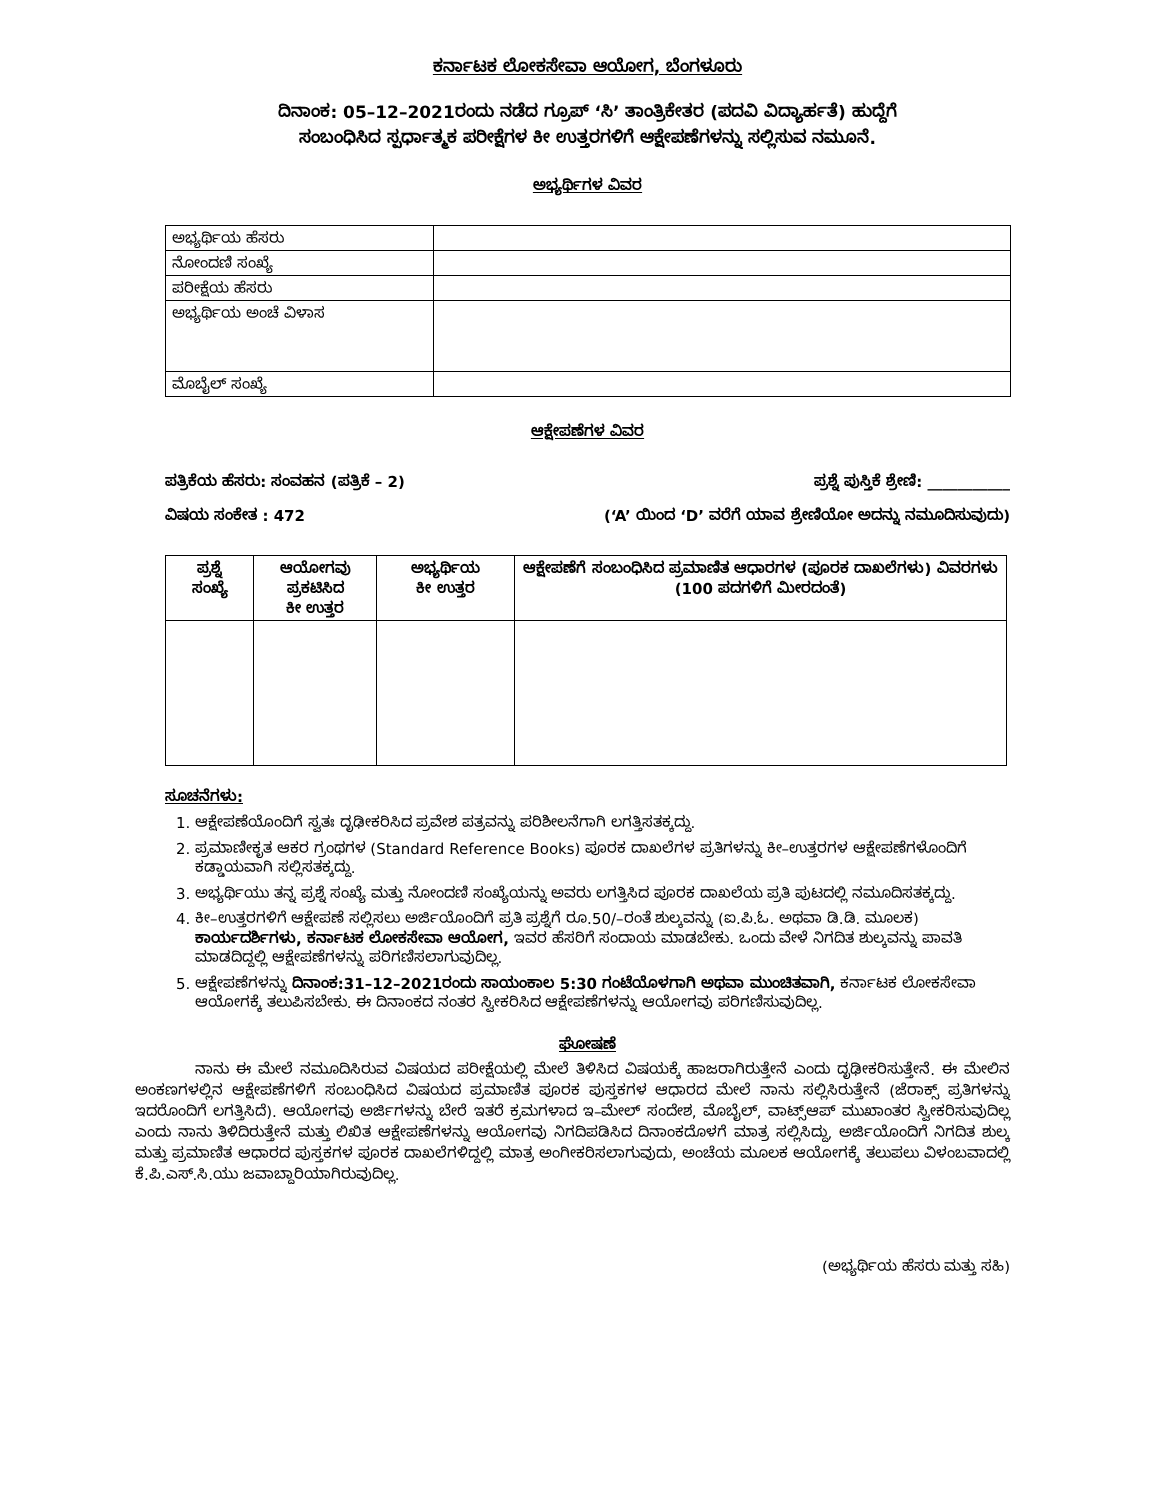ಕರ್ನಾಟಕ ಲೋಕಸೇವಾ ಆಯೋಗ, ಬೆಂಗಳೂರು
ದಿನಾಂಕ: 05–12–2021ರಂದು ನಡೆದ ಗ್ರೂಪ್ ‘ಸಿ’ ತಾಂತ್ರಿಕೇತರ (ಪದವಿ ವಿದ್ಯಾರ್ಹತೆ) ಹುದ್ದೆಗೆ
ಸಂಬಂಧಿಸಿದ ಸ್ಪರ್ಧಾತ್ಮಕ ಪರೀಕ್ಷೆಗಳ ಕೀ ಉತ್ತರಗಳಿಗೆ ಆಕ್ಷೇಪಣೆಗಳನ್ನು ಸಲ್ಲಿಸುವ ನಮೂನೆ.
ಅಭ್ಯರ್ಥಿಗಳ ವಿವರ
| ಅಭ್ಯರ್ಥಿಯ ಹೆಸರು | |
| ನೋಂದಣಿ ಸಂಖ್ಯೆ | |
| ಪರೀಕ್ಷೆಯ ಹೆಸರು | |
| ಅಭ್ಯರ್ಥಿಯ ಅಂಚೆ ವಿಳಾಸ | |
| ಮೊಬೈಲ್ ಸಂಖ್ಯೆ | |
ಆಕ್ಷೇಪಣೆಗಳ ವಿವರ
ಪತ್ರಿಕೆಯ ಹೆಸರು: ಸಂವಹನ (ಪತ್ರಿಕೆ – 2) ಪ್ರಶ್ನೆ ಪುಸ್ತಿಕೆ ಶ್ರೇಣಿ: ___________
ವಿಷಯ ಸಂಕೇತ : 472 (‘A’ ಯಿಂದ ‘D’ ವರೆಗೆ ಯಾವ ಶ್ರೇಣಿಯೋ ಅದನ್ನು ನಮೂದಿಸುವುದು)
| ಪ್ರಶ್ನೆ ಸಂಖ್ಯೆ | ಆಯೋಗವು ಪ್ರಕಟಿಸಿದ ಕೀ ಉತ್ತರ | ಅಭ್ಯರ್ಥಿಯ ಕೀ ಉತ್ತರ | ಆಕ್ಷೇಪಣೆಗೆ ಸಂಬಂಧಿಸಿದ ಪ್ರಮಾಣಿತ ಆಧಾರಗಳ (ಪೂರಕ ದಾಖಲೆಗಳು) ವಿವರಗಳು (100 ಪದಗಳಿಗೆ ಮೀರದಂತೆ) |
| --- | --- | --- | --- |
ಸೂಚನೆಗಳು:
1. ಆಕ್ಷೇಪಣೆಯೊಂದಿಗೆ ಸ್ವತಃ ದೃಢೀಕರಿಸಿದ ಪ್ರವೇಶ ಪತ್ರವನ್ನು ಪರಿಶೀಲನೆಗಾಗಿ ಲಗತ್ತಿಸತಕ್ಕದ್ದು.
2. ಪ್ರಮಾಣೀಕೃತ ಆಕರ ಗ್ರಂಥಗಳ (Standard Reference Books) ಪೂರಕ ದಾಖಲೆಗಳ ಪ್ರತಿಗಳನ್ನು ಕೀ–ಉತ್ತರಗಳ ಆಕ್ಷೇಪಣೆಗಳೊಂದಿಗೆ ಕಡ್ಡಾಯವಾಗಿ ಸಲ್ಲಿಸತಕ್ಕದ್ದು.
3. ಅಭ್ಯರ್ಥಿಯು ತನ್ನ ಪ್ರಶ್ನೆ ಸಂಖ್ಯೆ ಮತ್ತು ನೋಂದಣಿ ಸಂಖ್ಯೆಯನ್ನು ಅವರು ಲಗತ್ತಿಸಿದ ಪೂರಕ ದಾಖಲೆಯ ಪ್ರತಿ ಪುಟದಲ್ಲಿ ನಮೂದಿಸತಕ್ಕದ್ದು.
4. ಕೀ–ಉತ್ತರಗಳಿಗೆ ಆಕ್ಷೇಪಣೆ ಸಲ್ಲಿಸಲು ಅರ್ಜಿಯೊಂದಿಗೆ ಪ್ರತಿ ಪ್ರಶ್ನೆಗೆ ರೂ.50/–ರಂತೆ ಶುಲ್ಕವನ್ನು (ಐ.ಪಿ.ಓ. ಅಥವಾ ಡಿ.ಡಿ. ಮೂಲಕ) ಕಾರ್ಯದರ್ಶಿಗಳು, ಕರ್ನಾಟಕ ಲೋಕಸೇವಾ ಆಯೋಗ, ಇವರ ಹೆಸರಿಗೆ ಸಂದಾಯ ಮಾಡಬೇಕು. ಒಂದು ವೇಳೆ ನಿಗದಿತ ಶುಲ್ಕವನ್ನು ಪಾವತಿ ಮಾಡದಿದ್ದಲ್ಲಿ ಆಕ್ಷೇಪಣೆಗಳನ್ನು ಪರಿಗಣಿಸಲಾಗುವುದಿಲ್ಲ.
5. ಆಕ್ಷೇಪಣೆಗಳನ್ನು ದಿನಾಂಕ:31–12–2021ರಂದು ಸಾಯಂಕಾಲ 5:30 ಗಂಟೆಯೊಳಗಾಗಿ ಅಥವಾ ಮುಂಚಿತವಾಗಿ, ಕರ್ನಾಟಕ ಲೋಕಸೇವಾ ಆಯೋಗಕ್ಕೆ ತಲುಪಿಸಬೇಕು. ಈ ದಿನಾಂಕದ ನಂತರ ಸ್ವೀಕರಿಸಿದ ಆಕ್ಷೇಪಣೆಗಳನ್ನು ಆಯೋಗವು ಪರಿಗಣಿಸುವುದಿಲ್ಲ.
ಘೋಷಣೆ
    ನಾನು ಈ ಮೇಲೆ ನಮೂದಿಸಿರುವ ವಿಷಯದ ಪರೀಕ್ಷೆಯಲ್ಲಿ ಮೇಲೆ ತಿಳಿಸಿದ ವಿಷಯಕ್ಕೆ ಹಾಜರಾಗಿರುತ್ತೇನೆ ಎಂದು ದೃಢೀಕರಿಸುತ್ತೇನೆ. ಈ ಮೇಲಿನ ಅಂಕಣಗಳಲ್ಲಿನ ಆಕ್ಷೇಪಣೆಗಳಿಗೆ ಸಂಬಂಧಿಸಿದ ವಿಷಯದ ಪ್ರಮಾಣಿತ ಪೂರಕ ಪುಸ್ತಕಗಳ ಆಧಾರದ ಮೇಲೆ ನಾನು ಸಲ್ಲಿಸಿರುತ್ತೇನೆ (ಜೆರಾಕ್ಸ್ ಪ್ರತಿಗಳನ್ನು ಇದರೊಂದಿಗೆ ಲಗತ್ತಿಸಿದೆ). ಆಯೋಗವು ಅರ್ಜಿಗಳನ್ನು ಬೇರೆ ಇತರೆ ಕ್ರಮಗಳಾದ ಇ–ಮೇಲ್ ಸಂದೇಶ, ಮೊಬೈಲ್, ವಾಟ್ಸ್‌ಆಪ್ ಮುಖಾಂತರ ಸ್ವೀಕರಿಸುವುದಿಲ್ಲ ಎಂದು ನಾನು ತಿಳಿದಿರುತ್ತೇನೆ ಮತ್ತು ಲಿಖಿತ ಆಕ್ಷೇಪಣೆಗಳನ್ನು ಆಯೋಗವು ನಿಗದಿಪಡಿಸಿದ ದಿನಾಂಕದೊಳಗೆ ಮಾತ್ರ ಸಲ್ಲಿಸಿದ್ದು, ಅರ್ಜಿಯೊಂದಿಗೆ ನಿಗದಿತ ಶುಲ್ಕ ಮತ್ತು ಪ್ರಮಾಣಿತ ಆಧಾರದ ಪುಸ್ತಕಗಳ ಪೂರಕ ದಾಖಲೆಗಳಿದ್ದಲ್ಲಿ ಮಾತ್ರ ಅಂಗೀಕರಿಸಲಾಗುವುದು, ಅಂಚೆಯ ಮೂಲಕ ಆಯೋಗಕ್ಕೆ ತಲುಪಲು ವಿಳಂಬವಾದಲ್ಲಿ ಕೆ.ಪಿ.ಎಸ್.ಸಿ.ಯು ಜವಾಬ್ದಾರಿಯಾಗಿರುವುದಿಲ್ಲ.
(ಅಭ್ಯರ್ಥಿಯ ಹೆಸರು ಮತ್ತು ಸಹಿ)